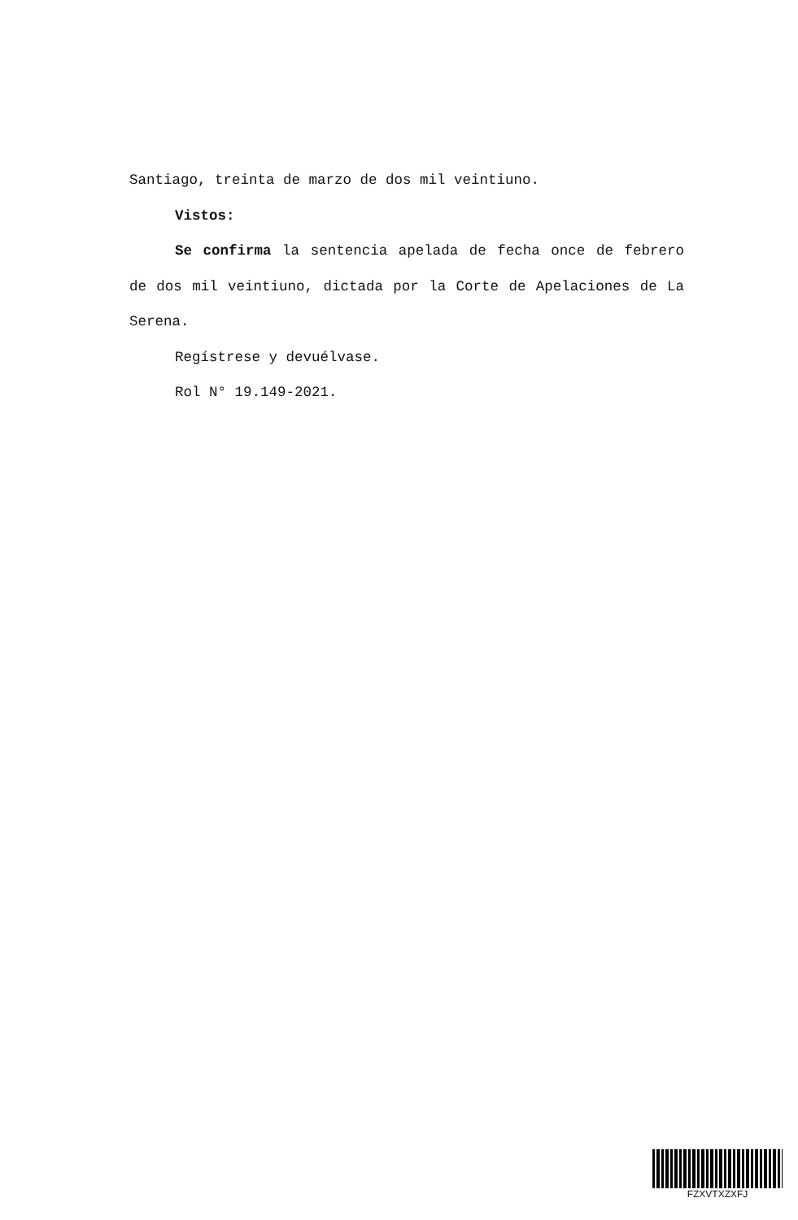Santiago, treinta de marzo de dos mil veintiuno.
Vistos:
Se confirma la sentencia apelada de fecha once de febrero de dos mil veintiuno, dictada por la Corte de Apelaciones de La Serena.
Regístrese y devuélvase.
Rol N° 19.149-2021.
FZXVTXZXFJ